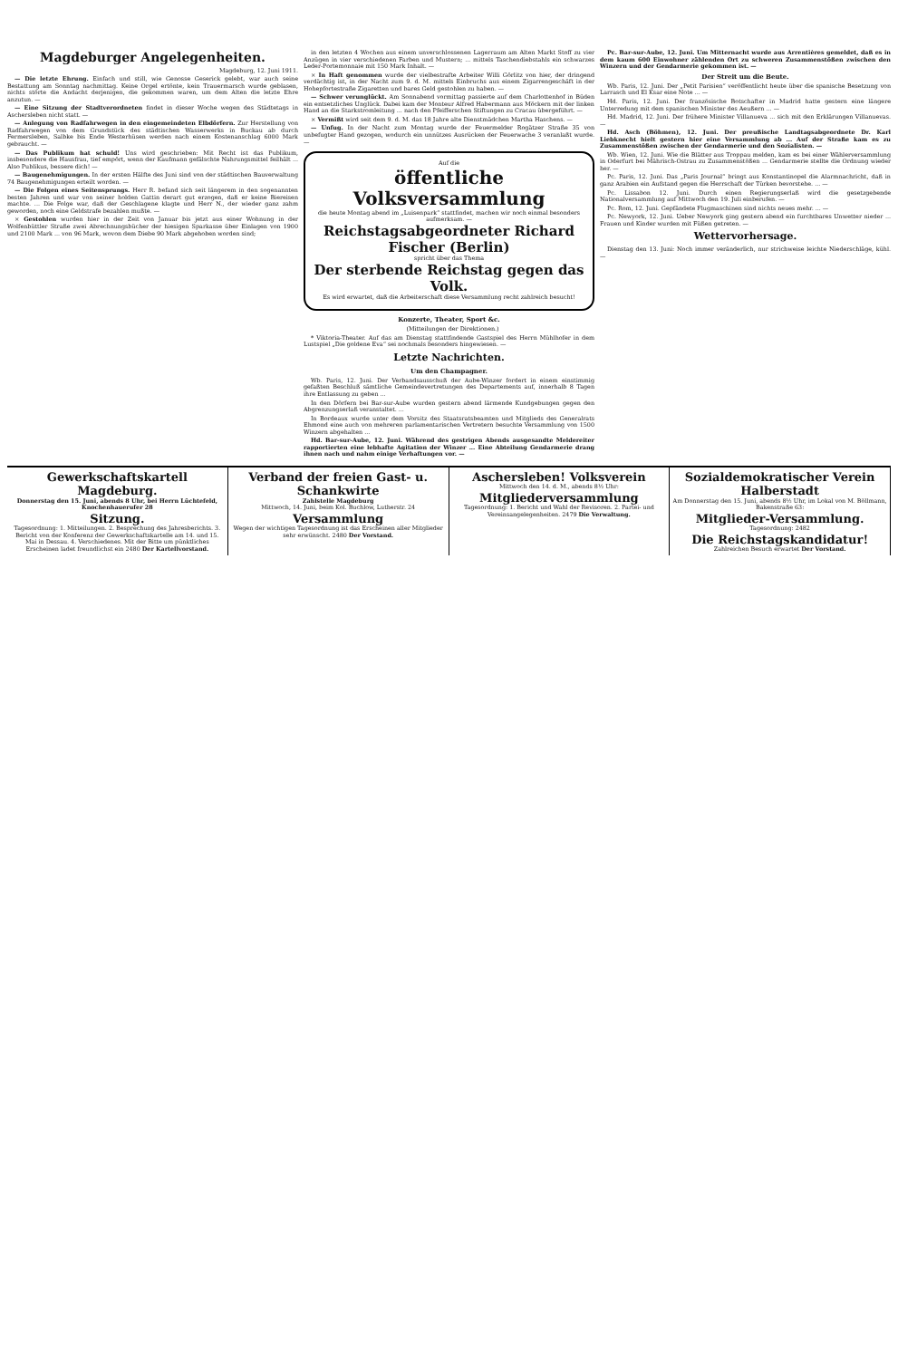Magdeburger Angelegenheiten.
Magdeburg, 12. Juni 1911.
— Die letzte Ehrung. Einfach und still, wie Genosse Geserick gelebt, war auch seine Bestattung am Sonntag nachmittag. Keine Orgel ertönte, kein Trauermarsch wurde geblasen, nichts störte die Andacht derjenigen, die gekommen waren, um dem Alten die letzte Ehre anzutun. —
— Eine Sitzung der Stadtverordneten findet in dieser Woche wegen des Städtetags in Aschersleben nicht statt. —
— Anlegung von Radfahrwegen in den eingemeindeten Elbdörfern. Zur Herstellung von Radfahrwegen von dem Grundstück des städtischen Wasserwerks in Buckau ab durch Fermersleben, Salbke bis Ende Westerhüsen werden nach einem Kostenanschlag 6000 Mark gebraucht. —
— Das Publikum hat schuld! Uns wird geschrieben: Mit Recht ist das Publikum, insbesondere die Hausfrau, tief empört, wenn der Kaufmann gefälschte Nahrungsmittel feilhält ... Also Publikus, bessere dich! —
— Baugenehmigungen. In der ersten Hälfte des Juni sind von der städtischen Bauverwaltung 74 Baugenehmigungen erteilt worden. —
— Die Folgen eines Seitensprungs. Herr R. befand sich seit längerem in den sogenannten besten Jahren und war von seiner holden Gattin derart gut erzogen, daß er keine Biereisen machte. ... Die Folge war, daß der Geschlagene klagte und Herr N., der wieder ganz zahm geworden, noch eine Geldstrafe bezahlen mußte. —
× Gestohlen wurden hier in der Zeit von Januar bis jetzt aus einer Wohnung in der Wolfenbüttler Straße zwei Abrechnungsbücher der hiesigen Sparkasse über Einlagen von 1900 und 2100 Mark ... von 96 Mark, wovon dem Diebe 90 Mark abgehoben worden sind;
in den letzten 4 Wochen aus einem unverschlossenen Lagerraum am Alten Markt Stoff zu vier Anzügen in vier verschiedenen Farben und Mustern; ... mittels Taschendiebstahls ein schwarzes Leder-Portemonnaie mit 150 Mark Inhalt. —
× In Haft genommen wurde der vielbestrafte Arbeiter Willi Görlitz von hier, der dringend verdächtig ist, in der Nacht zum 9. d. M. mittels Einbruchs aus einem Zigarrengeschäft in der Hohepfortestraße Zigaretten und bares Geld gestohlen zu haben. —
— Schwer verunglückt. Am Sonnabend vormittag passierte auf dem Charlottenhof in Büden ein entsetzliches Unglück. Dabei kam der Monteur Alfred Habermann aus Möckern mit der linken Hand an die Starkstromleitung ... nach den Pfeifferschen Stiftungen zu Cracau übergeführt. —
× Vermißt wird seit dem 9. d. M. das 18 Jahre alte Dienstmädchen Martha Haschens. —
— Unfug. In der Nacht zum Montag wurde der Feuermelder Rogätzer Straße 35 von unbefugter Hand gezogen, wodurch ein unnützes Ausrücken der Feuerwache 3 veranlaßt wurde. —
Auf die
öffentliche Volksversammlung
die heute Montag abend im „Luisenpark“ stattfindet, machen wir noch einmal besonders aufmerksam. —
Reichstagsabgeordneter Richard Fischer (Berlin)
spricht über das Thema
Der sterbende Reichstag gegen das Volk.
Es wird erwartet, daß die Arbeiterschaft diese Versammlung recht zahlreich besucht!
Konzerte, Theater, Sport &c.
(Mitteilungen der Direktionen.)
* Viktoria-Theater. Auf das am Dienstag stattfindende Gastspiel des Herrn Mühlhofer in dem Lustspiel „Die goldene Eva“ sei nochmals besonders hingewiesen. —
Letzte Nachrichten.
Um den Champagner.
Wb. Paris, 12. Juni. Der Verbandsausschuß der Aube-Winzer fordert in einem einstimmig gefaßten Beschluß sämtliche Gemeindevertretungen des Departements auf, innerhalb 8 Tagen ihre Entlassung zu geben ...
In den Dörfern bei Bar-sur-Aube wurden gestern abend lärmende Kundgebungen gegen den Abgrenzungserlaß veranstaltet. ...
In Bordeaux wurde unter dem Vorsitz des Staatsratsbeamten und Mitglieds des Generalrats Ehmond eine auch von mehreren parlamentarischen Vertretern besuchte Versammlung von 1500 Winzern abgehalten ...
Hd. Bar-sur-Aube, 12. Juni. Während des gestrigen Abends ausgesandte Meldereiter rapportierten eine lebhafte Agitation der Winzer ... Eine Abteilung Gendarmerie drang ihnen nach und nahm einige Verhaftungen vor. —
Pc. Bar-sur-Aube, 12. Juni. Um Mitternacht wurde aus Arrentières gemeldet, daß es in dem kaum 600 Einwohner zählenden Ort zu schweren Zusammenstößen zwischen den Winzern und der Gendarmerie gekommen ist. —
Der Streit um die Beute.
Wb. Paris, 12. Juni. Der „Petit Parisien“ veröffentlicht heute über die spanische Besetzung von Larrasch und El Ksar eine Note ... —
Hd. Paris, 12. Juni. Der französische Botschafter in Madrid hatte gestern eine längere Unterredung mit dem spanischen Minister des Aeußern ... —
Hd. Madrid, 12. Juni. Der frühere Minister Villanueva ... sich mit den Erklärungen Villanuevas. —
Hd. Asch (Böhmen), 12. Juni. Der preußische Landtagsabgeordnete Dr. Karl Liebknecht hielt gestern hier eine Versammlung ab ... Auf der Straße kam es zu Zusammenstößen zwischen der Gendarmerie und den Sozialisten. —
Wb. Wien, 12. Juni. Wie die Blätter aus Troppau melden, kam es bei einer Wählerversammlung in Oderfurt bei Mährisch-Ostrau zu Zusammenstößen ... Gendarmerie stellte die Ordnung wieder her. —
Pc. Paris, 12. Juni. Das „Paris Journal“ bringt aus Konstantinopel die Alarmnachricht, daß in ganz Arabien ein Aufstand gegen die Herrschaft der Türken bevorstehe. ... —
Pc. Lissabon 12. Juni. Durch einen Regierungserlaß wird die gesetzgebende Nationalversammlung auf Mittwoch den 19. Juli einberufen. —
Pc. Rom, 12. Juni. Gepfändete Flugmaschinen sind nichts neues mehr. ... —
Pc. Newyork, 12. Juni. Ueber Newyork ging gestern abend ein furchtbares Unwetter nieder ... Frauen und Kinder wurden mit Füßen getreten. —
Wettervorhersage.
Dienstag den 13. Juni: Noch immer veränderlich, nur strichweise leichte Niederschläge, kühl. —
Gewerkschaftskartell Magdeburg.
Donnerstag den 15. Juni, abends 8 Uhr, bei Herrn Lüchtefeld, Knochenhauerufer 28
Sitzung.
Tagesordnung: 1. Mitteilungen. 2. Besprechung des Jahresberichts. 3. Bericht von der Konferenz der Gewerkschaftskartelle am 14. und 15. Mai in Dessau. 4. Verschiedenes. Mit der Bitte um pünktliches Erscheinen ladet freundlichst ein 2480 Der Kartellvorstand.
Verband der freien Gast- u. Schankwirte
Zahlstelle Magdeburg
Mittwoch, 14. Juni, beim Kol. Buchlow, Lutherstr. 24
Versammlung
Wegen der wichtigen Tagesordnung ist das Erscheinen aller Mitglieder sehr erwünscht. 2480 Der Vorstand.
Aschersleben! Volksverein
Mittwoch den 14. d. M., abends 8½ Uhr:
Mitgliederversammlung
Tagesordnung: 1. Bericht und Wahl der Revisoren. 2. Partei- und Vereinsangelegenheiten. 2479 Die Verwaltung.
Sozialdemokratischer Verein Halberstadt
Am Donnerstag den 15. Juni, abends 8½ Uhr, im Lokal von M. Böllmann, Bakenstraße 63:
Mitglieder-Versammlung.
Tagesordnung: 2482
Die Reichstagskandidatur!
Zahlreichen Besuch erwartet Der Vorstand.